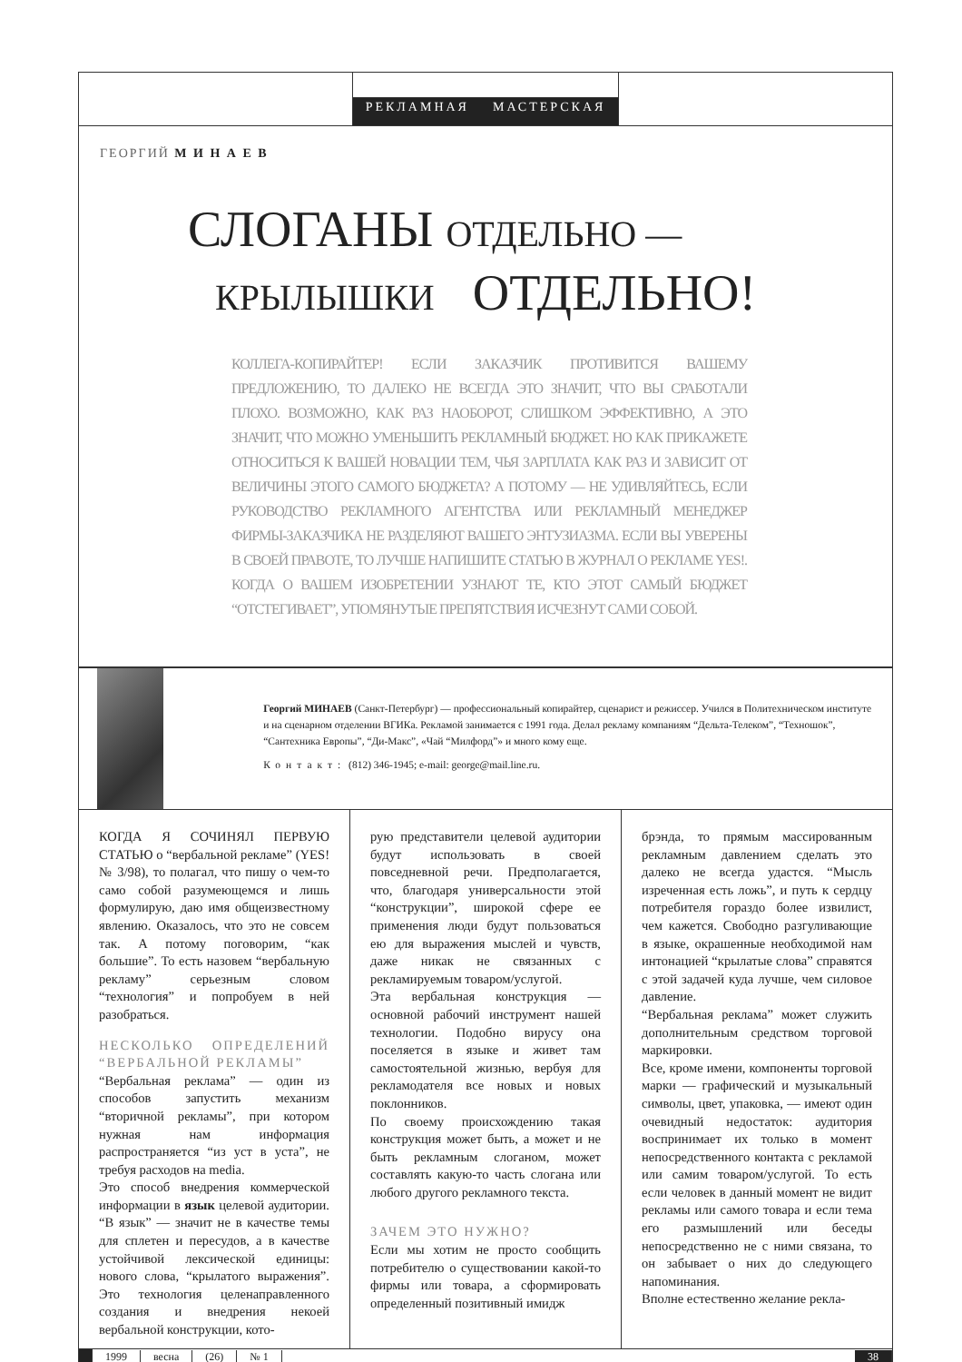РЕКЛАМНАЯ МАСТЕРСКАЯ
ГЕОРГИЙ М И Н А Е В
СЛОГАНЫ ОТДЕЛЬНО —
КРЫЛЫШКИ ОТДЕЛЬНО!
КОЛЛЕГА-КОПИРАЙТЕР! ЕСЛИ ЗАКАЗЧИК ПРОТИВИТСЯ ВАШЕМУ ПРЕДЛОЖЕНИЮ, ТО ДАЛЕКО НЕ ВСЕГДА ЭТО ЗНАЧИТ, ЧТО ВЫ СРАБОТАЛИ ПЛОХО. ВОЗМОЖНО, КАК РАЗ НАОБОРОТ, СЛИШКОМ ЭФФЕКТИВНО, А ЭТО ЗНАЧИТ, ЧТО МОЖНО УМЕНЬШИТЬ РЕКЛАМНЫЙ БЮДЖЕТ. НО КАК ПРИКАЖЕТЕ ОТНОСИТЬСЯ К ВАШЕЙ НОВАЦИИ ТЕМ, ЧЬЯ ЗАРПЛАТА КАК РАЗ И ЗАВИСИТ ОТ ВЕЛИЧИНЫ ЭТОГО САМОГО БЮДЖЕТА? А ПОТОМУ — НЕ УДИВЛЯЙТЕСЬ, ЕСЛИ РУКОВОДСТВО РЕКЛАМНОГО АГЕНТСТВА ИЛИ РЕКЛАМНЫЙ МЕНЕДЖЕР ФИРМЫ-ЗАКАЗЧИКА НЕ РАЗДЕЛЯЮТ ВАШЕГО ЭНТУЗИАЗМА. ЕСЛИ ВЫ УВЕРЕНЫ В СВОЕЙ ПРАВОТЕ, ТО ЛУЧШЕ НАПИШИТЕ СТАТЬЮ В ЖУРНАЛ О РЕКЛАМЕ YES!. КОГДА О ВАШЕМ ИЗОБРЕТЕНИИ УЗНАЮТ ТЕ, КТО ЭТОТ САМЫЙ БЮДЖЕТ “ОТСТЕГИВАЕТ”, УПОМЯНУТЫЕ ПРЕПЯТСТВИЯ ИСЧЕЗНУТ САМИ СОБОЙ.
Георгий МИНАЕВ (Санкт-Петербург) — профессиональный копирайтер, сценарист и режиссер. Учился в Политехническом институте и на сценарном отделении ВГИКа. Рекламой занимается с 1991 года. Делал рекламу компаниям “Дельта-Телеком”, “Техношок”, “Сантехника Европы”, “Ди-Макс”, «Чай “Милфорд”» и много кому еще.
Контакт: (812) 346-1945; e-mail: george@mail.line.ru.
КОГДА Я СОЧИНЯЛ ПЕРВУЮ СТАТЬЮ о “вербальной рекламе” (YES! № 3/98), то полагал, что пишу о чем-то само собой разумеющемся и лишь формулирую, даю имя общеизвестному явлению. Оказалось, что это не совсем так. А потому поговорим, “как большие”. То есть назовем “вербальную рекламу” серьезным словом “технология” и попробуем в ней разобраться.
НЕСКОЛЬКО ОПРЕДЕЛЕНИЙ “ВЕРБАЛЬНОЙ РЕКЛАМЫ”
“Вербальная реклама” — один из способов запустить механизм “вторичной рекламы”, при котором нужная нам информация распространяется “из уст в уста”, не требуя расходов на media.
Это способ внедрения коммерческой информации в язык целевой аудитории. “В язык” — значит не в качестве темы для сплетен и пересудов, а в качестве устойчивой лексической единицы: нового слова, “крылатого выражения”. Это технология целенаправленного создания и внедрения некоей вербальной конструкции, кото-
рую представители целевой аудитории будут использовать в своей повседневной речи. Предполагается, что, благодаря универсальности этой “конструкции”, широкой сфере ее применения люди будут пользоваться ею для выражения мыслей и чувств, даже никак не связанных с рекламируемым товаром/услугой.
Эта вербальная конструкция — основной рабочий инструмент нашей технологии. Подобно вирусу она поселяется в языке и живет там самостоятельной жизнью, вербуя для рекламодателя все новых и новых поклонников.
По своему происхождению такая конструкция может быть, а может и не быть рекламным слоганом, может составлять какую-то часть слогана или любого другого рекламного текста.
ЗАЧЕМ ЭТО НУЖНО?
Если мы хотим не просто сообщить потребителю о существовании какой-то фирмы или товара, а сформировать определенный позитивный имидж
брэнда, то прямым массированным рекламным давлением сделать это далеко не всегда удастся. “Мысль изреченная есть ложь”, и путь к сердцу потребителя гораздо более извилист, чем кажется. Свободно разгуливающие в языке, окрашенные необходимой нам интонацией “крылатые слова” справятся с этой задачей куда лучше, чем силовое давление.
“Вербальная реклама” может служить дополнительным средством торговой маркировки.
Все, кроме имени, компоненты торговой марки — графический и музыкальный символы, цвет, упаковка, — имеют один очевидный недостаток: аудитория воспринимает их только в момент непосредственного контакта с рекламой или самим товаром/услугой. То есть если человек в данный момент не видит рекламы или самого товара и если тема его размышлений или беседы непосредственно не с ними связана, то он забывает о них до следующего напоминания.
Вполне естественно желание рекла-
1999 весна (26) № 1 38